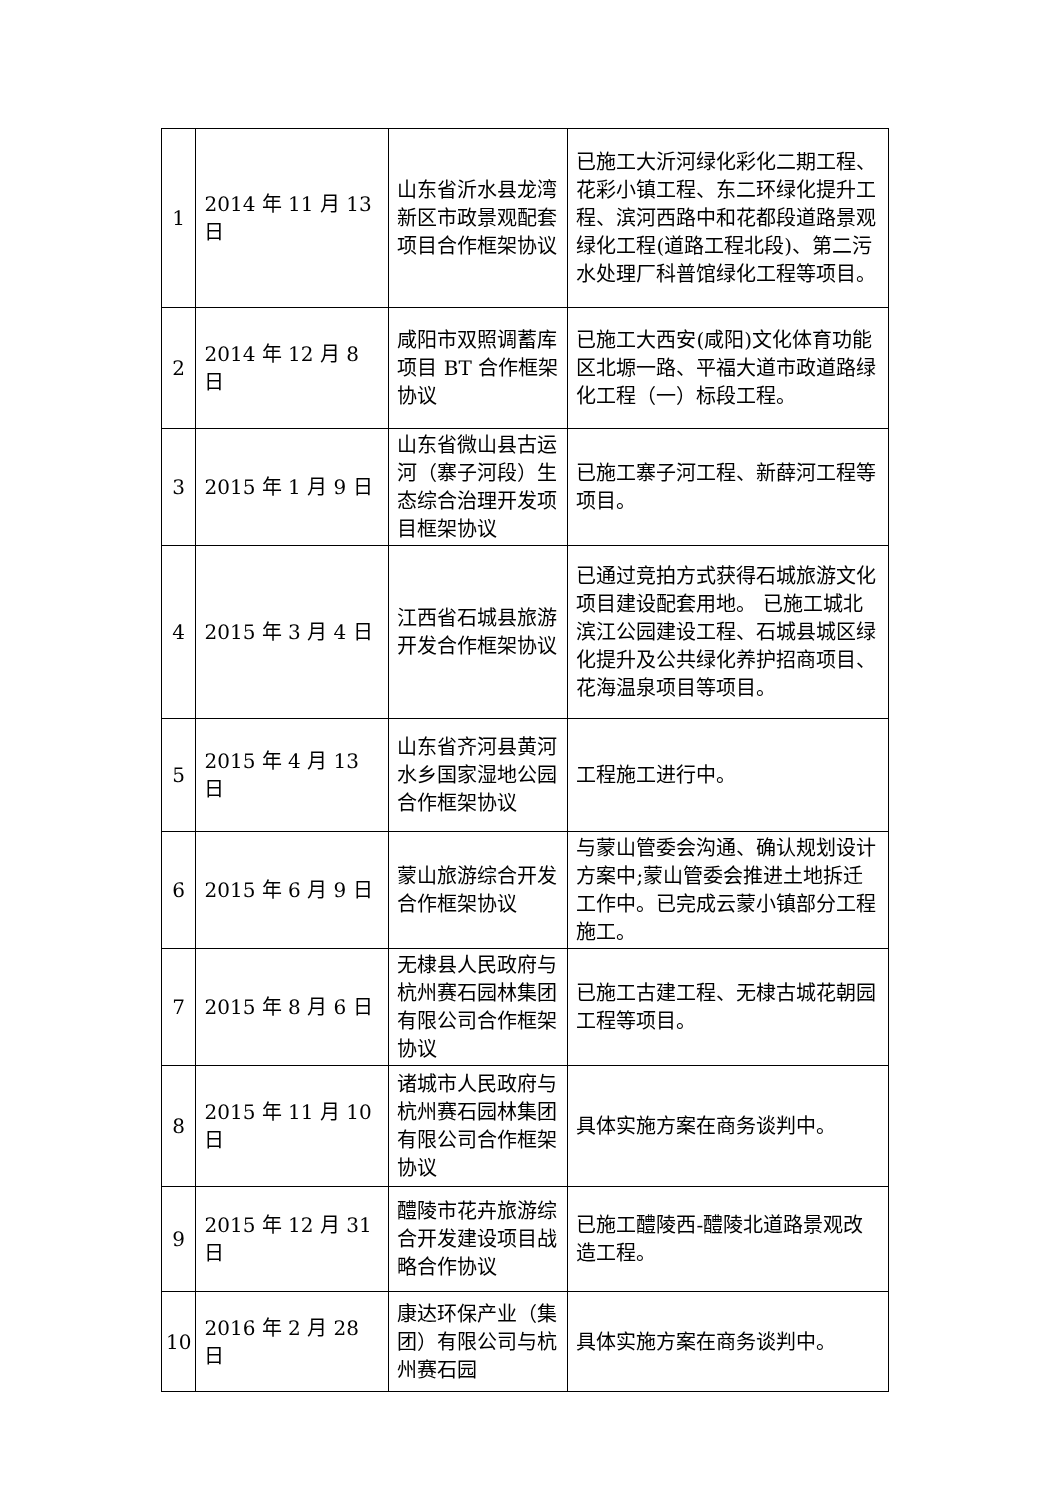| 1 | 2014 年 11 月 13 日 | 山东省沂水县龙湾新区市政景观配套项目合作框架协议 | 已施工大沂河绿化彩化二期工程、花彩小镇工程、东二环绿化提升工程、滨河西路中和花都段道路景观绿化工程(道路工程北段)、第二污水处理厂科普馆绿化工程等项目。 |
| 2 | 2014 年 12 月 8 日 | 咸阳市双照调蓄库项目 BT 合作框架协议 | 已施工大西安(咸阳)文化体育功能区北塬一路、平福大道市政道路绿化工程（一）标段工程。 |
| 3 | 2015 年 1 月 9 日 | 山东省微山县古运河（寨子河段）生态综合治理开发项目框架协议 | 已施工寨子河工程、新薛河工程等项目。 |
| 4 | 2015 年 3 月 4 日 | 江西省石城县旅游开发合作框架协议 | 已通过竞拍方式获得石城旅游文化项目建设配套用地。 已施工城北滨江公园建设工程、石城县城区绿化提升及公共绿化养护招商项目、花海温泉项目等项目。 |
| 5 | 2015 年 4 月 13 日 | 山东省齐河县黄河水乡国家湿地公园合作框架协议 | 工程施工进行中。 |
| 6 | 2015 年 6 月 9 日 | 蒙山旅游综合开发合作框架协议 | 与蒙山管委会沟通、确认规划设计方案中;蒙山管委会推进土地拆迁工作中。已完成云蒙小镇部分工程施工。 |
| 7 | 2015 年 8 月 6 日 | 无棣县人民政府与杭州赛石园林集团有限公司合作框架协议 | 已施工古建工程、无棣古城花朝园工程等项目。 |
| 8 | 2015 年 11 月 10 日 | 诸城市人民政府与杭州赛石园林集团有限公司合作框架协议 | 具体实施方案在商务谈判中。 |
| 9 | 2015 年 12 月 31 日 | 醴陵市花卉旅游综合开发建设项目战略合作协议 | 已施工醴陵西-醴陵北道路景观改造工程。 |
| 10 | 2016 年 2 月 28 日 | 康达环保产业（集团）有限公司与杭州赛石园 | 具体实施方案在商务谈判中。 |